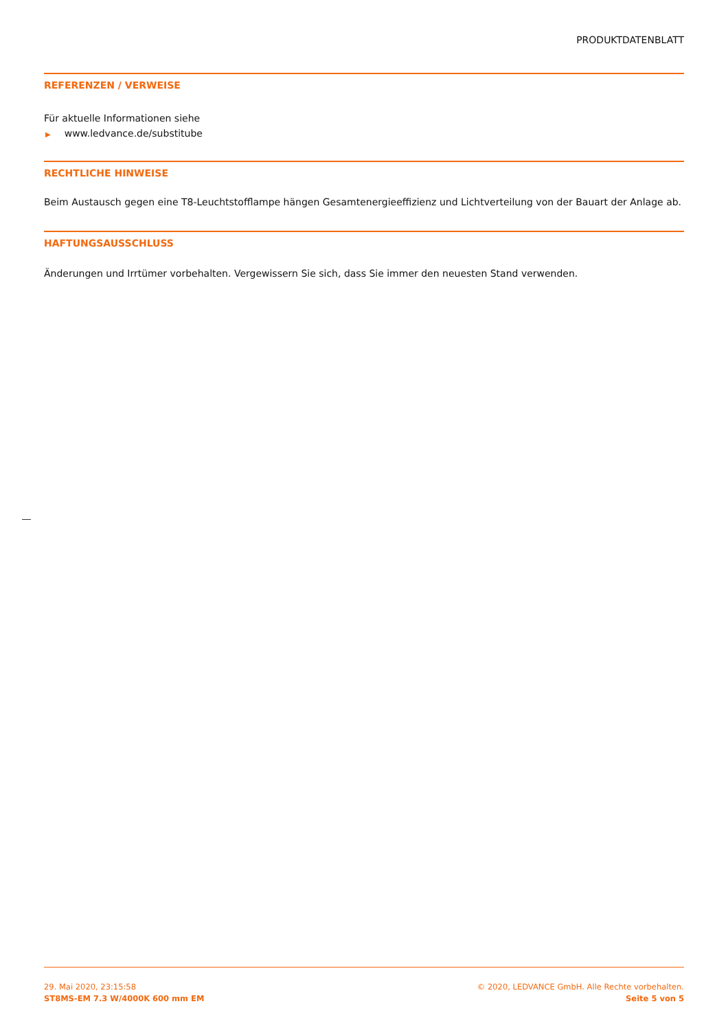PRODUKTDATENBLATT
REFERENZEN / VERWEISE
Für aktuelle Informationen siehe
▶ www.ledvance.de/substitube
RECHTLICHE HINWEISE
Beim Austausch gegen eine T8-Leuchtstofflampe hängen Gesamtenergieeffizienz und Lichtverteilung von der Bauart der Anlage ab.
HAFTUNGSAUSSCHLUSS
Änderungen und Irrtümer vorbehalten. Vergewissern Sie sich, dass Sie immer den neuesten Stand verwenden.
29. Mai 2020, 23:15:58
ST8MS-EM 7.3 W/4000K 600 mm EM
© 2020, LEDVANCE GmbH. Alle Rechte vorbehalten.
Seite 5 von 5